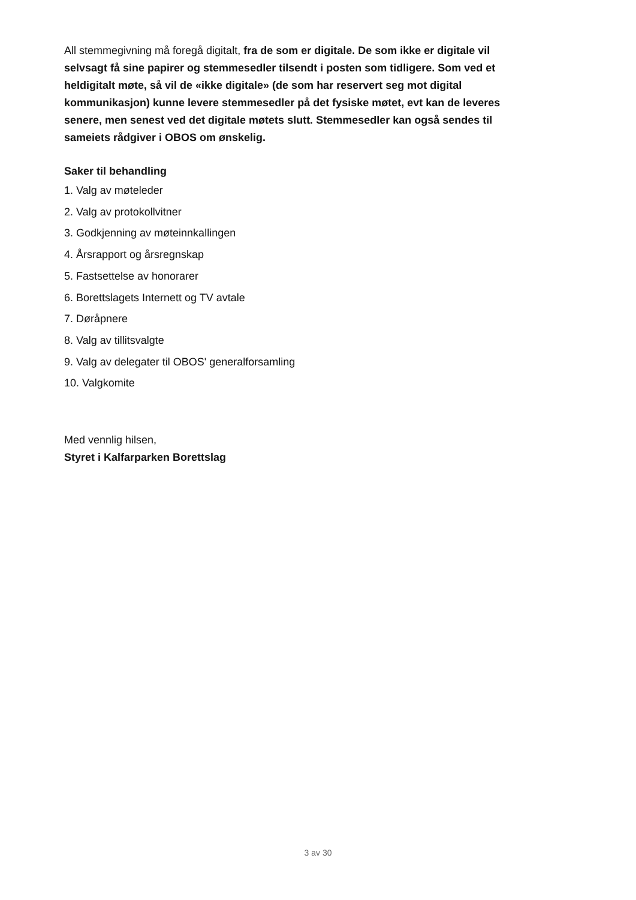All stemmegivning må foregå digitalt, fra de som er digitale. De som ikke er digitale vil selvsagt få sine papirer og stemmesedler tilsendt i posten som tidligere. Som ved et heldigitalt møte, så vil de «ikke digitale» (de som har reservert seg mot digital kommunikasjon) kunne levere stemmesedler på det fysiske møtet, evt kan de leveres senere, men senest ved det digitale møtets slutt. Stemmesedler kan også sendes til sameiets rådgiver i OBOS om ønskelig.
Saker til behandling
1. Valg av møteleder
2. Valg av protokollvitner
3. Godkjenning av møteinnkallingen
4. Årsrapport og årsregnskap
5. Fastsettelse av honorarer
6. Borettslagets Internett og TV avtale
7. Døråpnere
8. Valg av tillitsvalgte
9. Valg av delegater til OBOS' generalforsamling
10. Valgkomite
Med vennlig hilsen,
Styret i Kalfarparken Borettslag
3 av 30